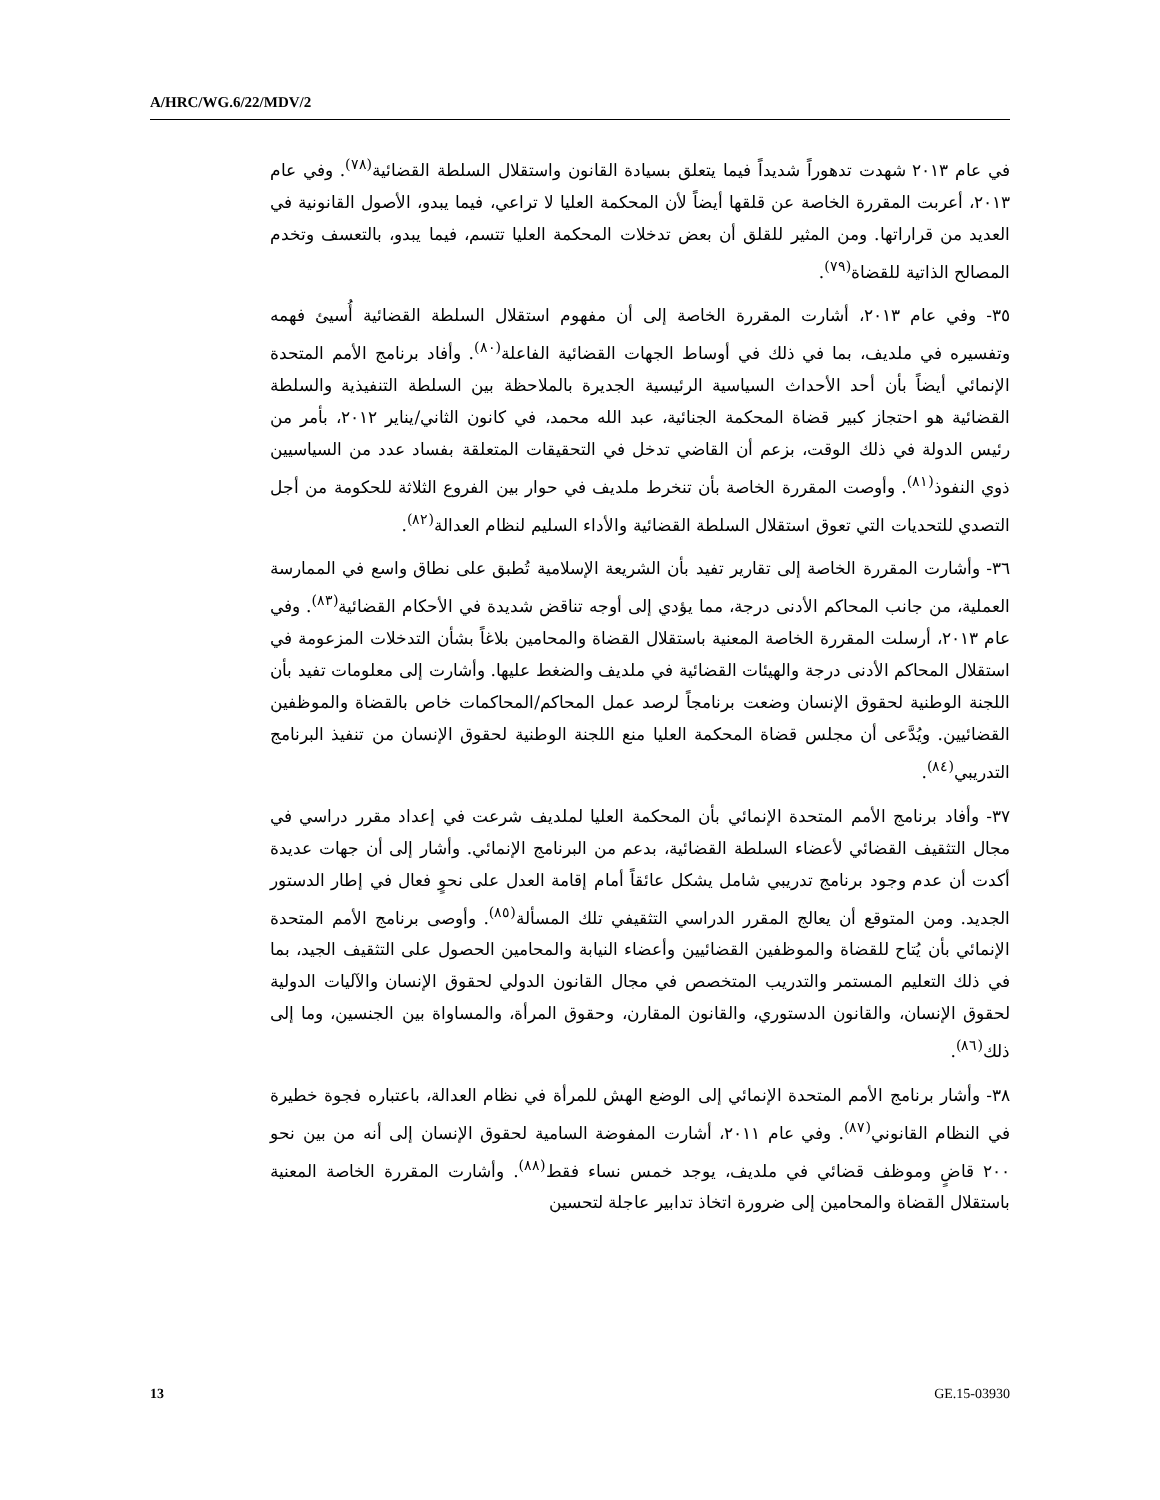A/HRC/WG.6/22/MDV/2
في عام ٢٠١٣ شهدت تدهوراً شديداً فيما يتعلق بسيادة القانون واستقلال السلطة القضائية<sup>(٧٨)</sup>. وفي عام ٢٠١٣، أعربت المقررة الخاصة عن قلقها أيضاً لأن المحكمة العليا لا تراعي، فيما يبدو، الأصول القانونية في العديد من قراراتها. ومن المثير للقلق أن بعض تدخلات المحكمة العليا تتسم، فيما يبدو، بالتعسف وتخدم المصالح الذاتية للقضاة<sup>(٧٩)</sup>.
٣٥- وفي عام ٢٠١٣، أشارت المقررة الخاصة إلى أن مفهوم استقلال السلطة القضائية أُسيئ فهمه وتفسيره في ملديف، بما في ذلك في أوساط الجهات القضائية الفاعلة<sup>(٨٠)</sup>. وأفاد برنامج الأمم المتحدة الإنمائي أيضاً بأن أحد الأحداث السياسية الرئيسية الجديرة بالملاحظة بين السلطة التنفيذية والسلطة القضائية هو احتجاز كبير قضاة المحكمة الجنائية، عبد الله محمد، في كانون الثاني/يناير ٢٠١٢، بأمر من رئيس الدولة في ذلك الوقت، بزعم أن القاضي تدخل في التحقيقات المتعلقة بفساد عدد من السياسيين ذوي النفوذ<sup>(٨١)</sup>. وأوصت المقررة الخاصة بأن تنخرط ملديف في حوار بين الفروع الثلاثة للحكومة من أجل التصدي للتحديات التي تعوق استقلال السلطة القضائية والأداء السليم لنظام العدالة<sup>(٨٢)</sup>.
٣٦- وأشارت المقررة الخاصة إلى تقارير تفيد بأن الشريعة الإسلامية تُطبق على نطاق واسع في الممارسة العملية، من جانب المحاكم الأدنى درجة، مما يؤدي إلى أوجه تناقض شديدة في الأحكام القضائية<sup>(٨٣)</sup>. وفي عام ٢٠١٣، أرسلت المقررة الخاصة المعنية باستقلال القضاة والمحامين بلاغاً بشأن التدخلات المزعومة في استقلال المحاكم الأدنى درجة والهيئات القضائية في ملديف والضغط عليها. وأشارت إلى معلومات تفيد بأن اللجنة الوطنية لحقوق الإنسان وضعت برنامجاً لرصد عمل المحاكم/المحاكمات خاص بالقضاة والموظفين القضائيين. ويُدَّعى أن مجلس قضاة المحكمة العليا منع اللجنة الوطنية لحقوق الإنسان من تنفيذ البرنامج التدريبي<sup>(٨٤)</sup>.
٣٧- وأفاد برنامج الأمم المتحدة الإنمائي بأن المحكمة العليا لملديف شرعت في إعداد مقرر دراسي في مجال التثقيف القضائي لأعضاء السلطة القضائية، بدعم من البرنامج الإنمائي. وأشار إلى أن جهات عديدة أكدت أن عدم وجود برنامج تدريبي شامل يشكل عائقاً أمام إقامة العدل على نحوٍ فعال في إطار الدستور الجديد. ومن المتوقع أن يعالج المقرر الدراسي التثقيفي تلك المسألة<sup>(٨٥)</sup>. وأوصى برنامج الأمم المتحدة الإنمائي بأن يُتاح للقضاة والموظفين القضائيين وأعضاء النيابة والمحامين الحصول على التثقيف الجيد، بما في ذلك التعليم المستمر والتدريب المتخصص في مجال القانون الدولي لحقوق الإنسان والآليات الدولية لحقوق الإنسان، والقانون الدستوري، والقانون المقارن، وحقوق المرأة، والمساواة بين الجنسين، وما إلى ذلك<sup>(٨٦)</sup>.
٣٨- وأشار برنامج الأمم المتحدة الإنمائي إلى الوضع الهش للمرأة في نظام العدالة، باعتباره فجوة خطيرة في النظام القانوني<sup>(٨٧)</sup>. وفي عام ٢٠١١، أشارت المفوضة السامية لحقوق الإنسان إلى أنه من بين نحو ٢٠٠ قاضٍ وموظف قضائي في ملديف، يوجد خمس نساء فقط<sup>(٨٨)</sup>. وأشارت المقررة الخاصة المعنية باستقلال القضاة والمحامين إلى ضرورة اتخاذ تدابير عاجلة لتحسين
13 GE.15-03930